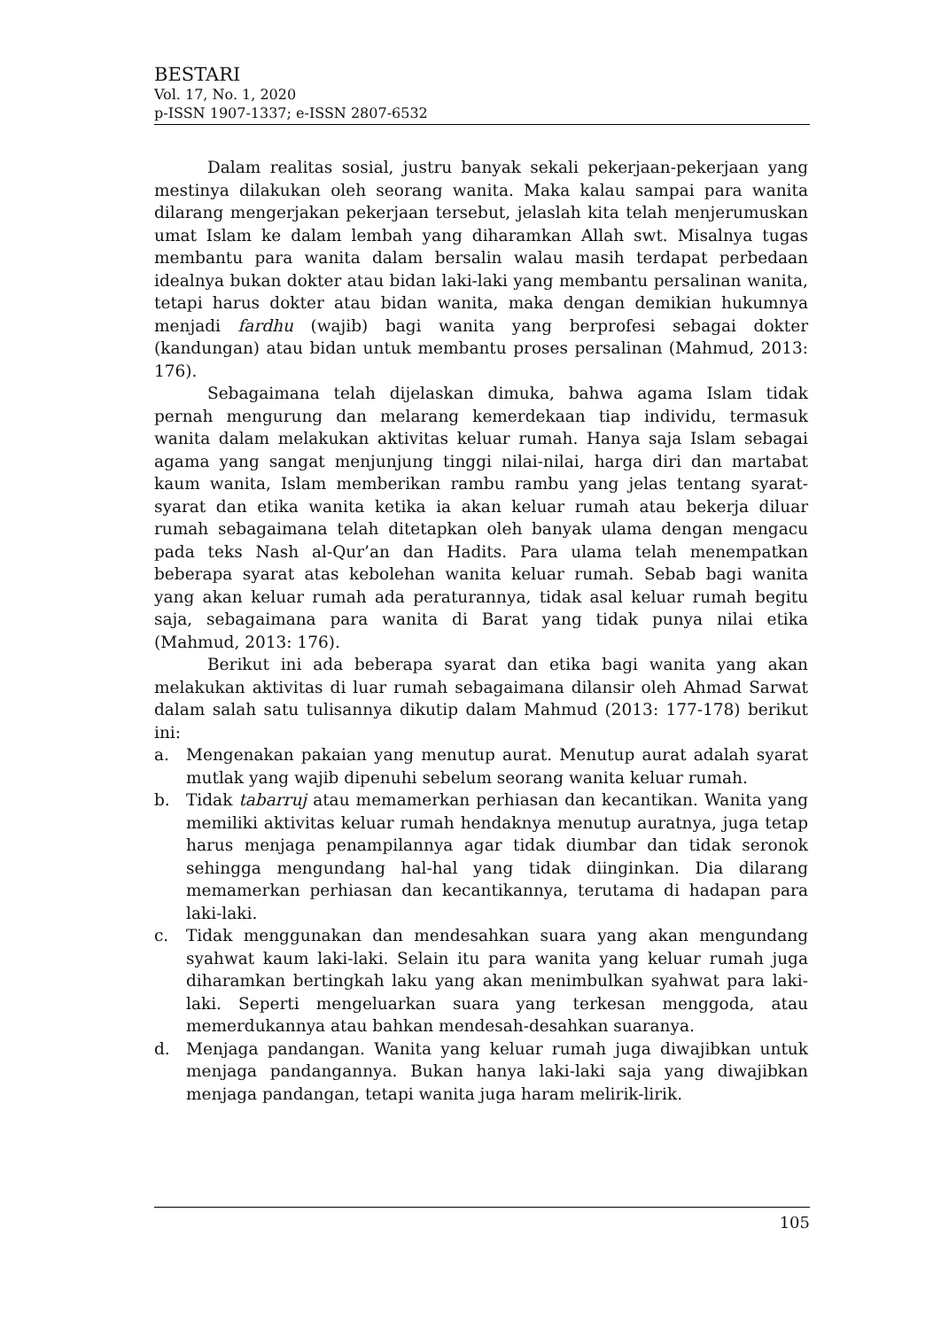BESTARI
Vol. 17, No. 1, 2020
p-ISSN 1907-1337; e-ISSN 2807-6532
Dalam realitas sosial, justru banyak sekali pekerjaan-pekerjaan yang mestinya dilakukan oleh seorang wanita. Maka kalau sampai para wanita dilarang mengerjakan pekerjaan tersebut, jelaslah kita telah menjerumuskan umat Islam ke dalam lembah yang diharamkan Allah swt. Misalnya tugas membantu para wanita dalam bersalin walau masih terdapat perbedaan idealnya bukan dokter atau bidan laki-laki yang membantu persalinan wanita, tetapi harus dokter atau bidan wanita, maka dengan demikian hukumnya menjadi fardhu (wajib) bagi wanita yang berprofesi sebagai dokter (kandungan) atau bidan untuk membantu proses persalinan (Mahmud, 2013: 176).
Sebagaimana telah dijelaskan dimuka, bahwa agama Islam tidak pernah mengurung dan melarang kemerdekaan tiap individu, termasuk wanita dalam melakukan aktivitas keluar rumah. Hanya saja Islam sebagai agama yang sangat menjunjung tinggi nilai-nilai, harga diri dan martabat kaum wanita, Islam memberikan rambu rambu yang jelas tentang syarat-syarat dan etika wanita ketika ia akan keluar rumah atau bekerja diluar rumah sebagaimana telah ditetapkan oleh banyak ulama dengan mengacu pada teks Nash al-Qur’an dan Hadits. Para ulama telah menempatkan beberapa syarat atas kebolehan wanita keluar rumah. Sebab bagi wanita yang akan keluar rumah ada peraturannya, tidak asal keluar rumah begitu saja, sebagaimana para wanita di Barat yang tidak punya nilai etika (Mahmud, 2013: 176).
Berikut ini ada beberapa syarat dan etika bagi wanita yang akan melakukan aktivitas di luar rumah sebagaimana dilansir oleh Ahmad Sarwat dalam salah satu tulisannya dikutip dalam Mahmud (2013: 177-178) berikut ini:
a. Mengenakan pakaian yang menutup aurat. Menutup aurat adalah syarat mutlak yang wajib dipenuhi sebelum seorang wanita keluar rumah.
b. Tidak tabarruj atau memamerkan perhiasan dan kecantikan. Wanita yang memiliki aktivitas keluar rumah hendaknya menutup auratnya, juga tetap harus menjaga penampilannya agar tidak diumbar dan tidak seronok sehingga mengundang hal-hal yang tidak diinginkan. Dia dilarang memamerkan perhiasan dan kecantikannya, terutama di hadapan para laki-laki.
c. Tidak menggunakan dan mendesahkan suara yang akan mengundang syahwat kaum laki-laki. Selain itu para wanita yang keluar rumah juga diharamkan bertingkah laku yang akan menimbulkan syahwat para laki-laki. Seperti mengeluarkan suara yang terkesan menggoda, atau memerdukannya atau bahkan mendesah-desahkan suaranya.
d. Menjaga pandangan. Wanita yang keluar rumah juga diwajibkan untuk menjaga pandangannya. Bukan hanya laki-laki saja yang diwajibkan menjaga pandangan, tetapi wanita juga haram melirik-lirik.
105